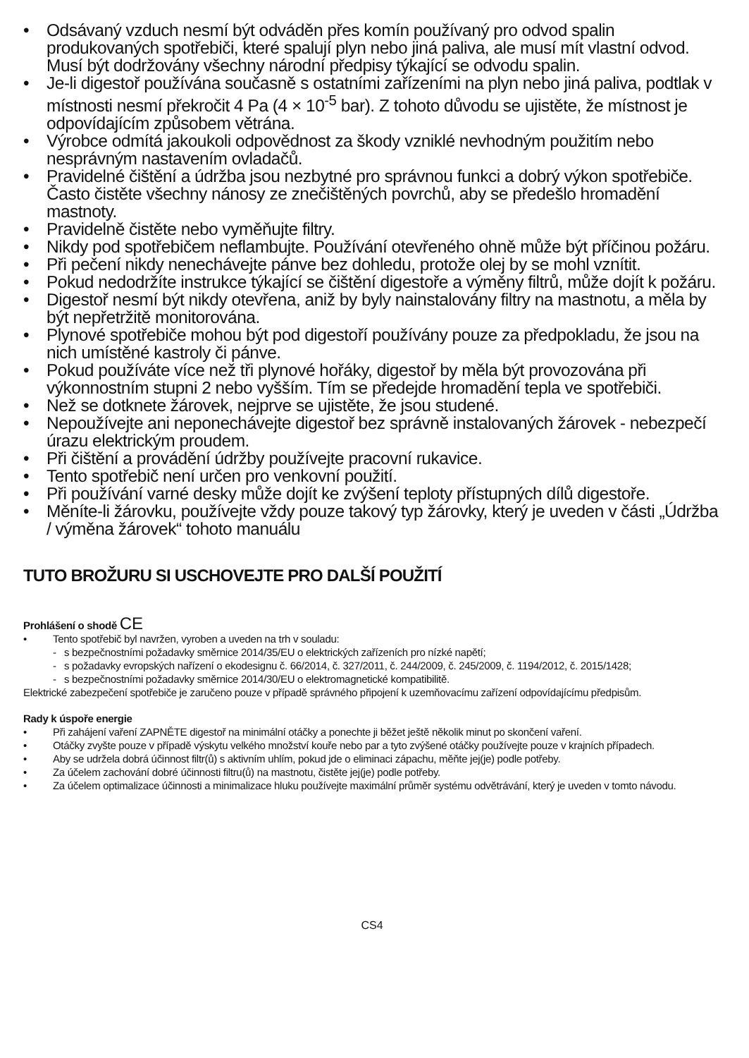• Odsávaný vzduch nesmí být odváděn přes komín používaný pro odvod spalin produkovaných spotřebiči, které spalují plyn nebo jiná paliva, ale musí mít vlastní odvod. Musí být dodržovány všechny národní předpisy týkající se odvodu spalin.
• Je-li digestoř používána současně s ostatními zařízeními na plyn nebo jiná paliva, podtlak v místnosti nesmí překročit 4 Pa (4 × 10<sup>-5</sup> bar). Z tohoto důvodu se ujistěte, že místnost je odpovídajícím způsobem větrána.
• Výrobce odmítá jakoukoli odpovědnost za škody vzniklé nevhodným použitím nebo nesprávným nastavením ovladačů.
• Pravidelné čištění a údržba jsou nezbytné pro správnou funkci a dobrý výkon spotřebiče. Často čistěte všechny nánosy ze znečištěných povrchů, aby se předešlo hromadění mastnoty.
• Pravidelně čistěte nebo vyměňujte filtry.
• Nikdy pod spotřebičem neflambujte. Používání otevřeného ohně může být příčinou požáru.
• Při pečení nikdy nenechávejte pánve bez dohledu, protože olej by se mohl vznítit.
• Pokud nedodržíte instrukce týkající se čištění digestoře a výměny filtrů, může dojít k požáru.
• Digestoř nesmí být nikdy otevřena, aniž by byly nainstalovány filtry na mastnotu, a měla by být nepřetržitě monitorována.
• Plynové spotřebiče mohou být pod digestoří používány pouze za předpokladu, že jsou na nich umístěné kastroly či pánve.
• Pokud používáte více než tři plynové hořáky, digestoř by měla být provozována při výkonnostním stupni 2 nebo vyšším. Tím se předejde hromadění tepla ve spotřebiči.
• Než se dotknete žárovek, nejprve se ujistěte, že jsou studené.
• Nepoužívejte ani neponechávejte digestoř bez správně instalovaných žárovek - nebezpečí úrazu elektrickým proudem.
• Při čištění a provádění údržby používejte pracovní rukavice.
• Tento spotřebič není určen pro venkovní použití.
• Při používání varné desky může dojít ke zvýšení teploty přístupných dílů digestoře.
• Měníte-li žárovku, používejte vždy pouze takový typ žárovky, který je uveden v části „Údržba / výměna žárovek“ tohoto manuálu
TUTO BROŽURU SI USCHOVEJTE PRO DALŠÍ POUŽITÍ
Prohlášení o shodě CE
• Tento spotřebič byl navržen, vyroben a uveden na trh v souladu:
- s bezpečnostními požadavky směrnice 2014/35/EU o elektrických zařízeních pro nízké napětí;
- s požadavky evropských nařízení o ekodesignu č. 66/2014, č. 327/2011, č. 244/2009, č. 245/2009, č. 1194/2012, č. 2015/1428;
- s bezpečnostními požadavky směrnice 2014/30/EU o elektromagnetické kompatibilitě.
Elektrické zabezpečení spotřebiče je zaručeno pouze v případě správného připojení k uzemňovacímu zařízení odpovídajícímu předpisům.
Rady k úspoře energie
• Při zahájení vaření ZAPNĚTE digestoř na minimální otáčky a ponechte ji běžet ještě několik minut po skončení vaření.
• Otáčky zvyšte pouze v případě výskytu velkého množství kouře nebo par a tyto zvýšené otáčky používejte pouze v krajních případech.
• Aby se udržela dobrá účinnost filtr(ů) s aktivním uhlím, pokud jde o eliminaci zápachu, měňte jej(je) podle potřeby.
• Za účelem zachování dobré účinnosti filtru(ů) na mastnotu, čistěte jej(je) podle potřeby.
• Za účelem optimalizace účinnosti a minimalizace hluku používejte maximální průměr systému odvětrávání, který je uveden v tomto návodu.
CS4